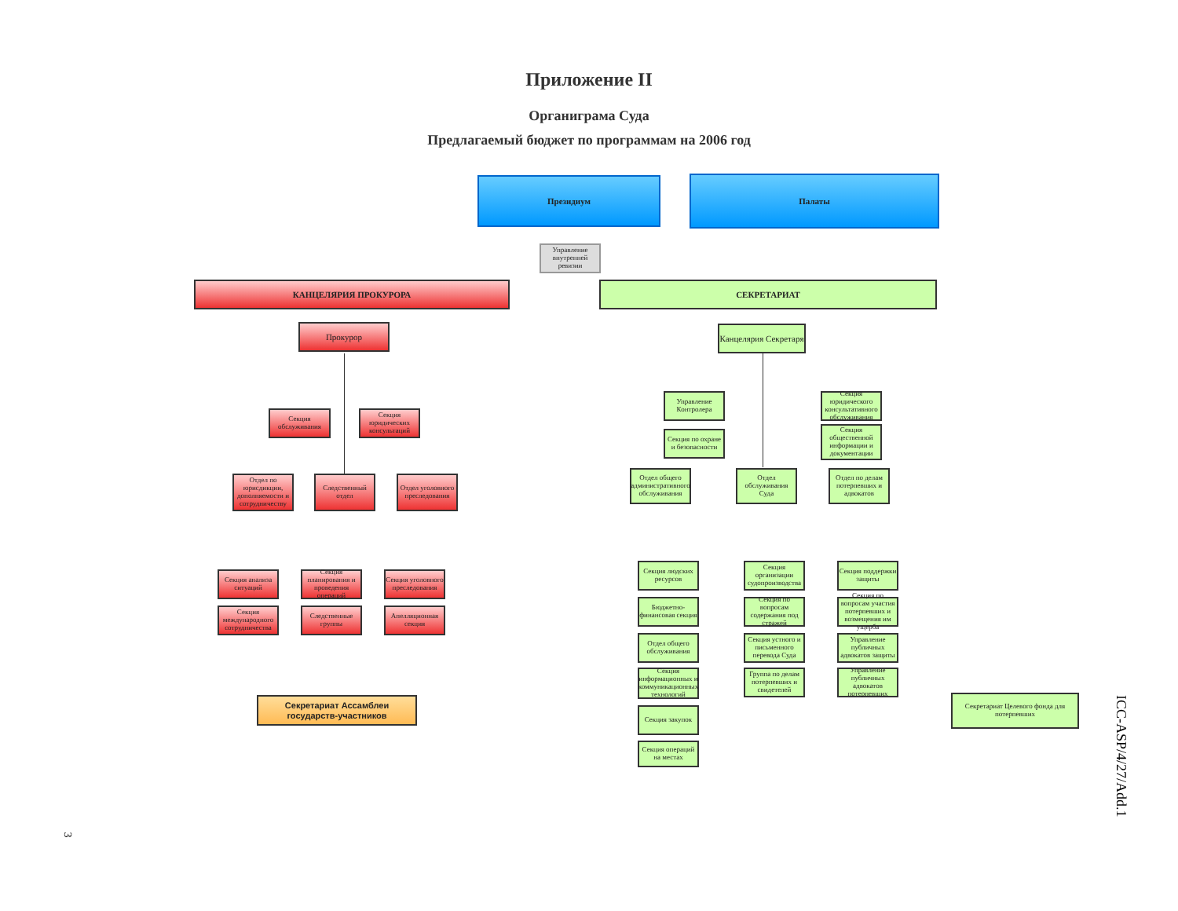Приложение II
Органиграма Суда
Предлагаемый бюджет по программам на 2006 год
Президиум Палаты
Управление внутренней ревизии
КАНЦЕЛЯРИЯ ПРОКУРОРА СЕКРЕТАРИАТ
Прокурор
Канцелярия Секретаря
Секция обслуживания
Секция юридических консультаций
Управление Контролера
Секция юридического консультативного обслуживания
Секция по охране и безопасности
Секция общественной информации и документации
Отдел по юрисдикции, дополняемости и сотрудничеству
Следственный отдел
Отдел уголовного преследования
Отдел общего административного обслуживания
Отдел обслуживания Суда
Отдел по делам потерпевших и адвокатов
Секция анализа ситуаций
Секция планирования и проведения операций
Секция уголовного преследования
Секция международного сотрудничества
Следственные группы
Апелляционная секция
Секция людских ресурсов
Бюджетно-финансовая секция
Отдел общего обслуживания
Секция информационных и коммуникационных технологий
Секция закупок
Секция операций на местах
Секция организации судопроизводства
Секция по вопросам содержания под стражей
Секция устного и письменного перевода Суда
Группа по делам потерпевших и свидетелей
Секция поддержки защиты
Секция по вопросам участия потерпевших и возмещения им ущерба
Управление публичных адвокатов защиты
Управление публичных адвокатов потерпевших
Секретариат Ассамблеи государств-участников
Секретариат Целевого фонда для потерпевших
ICC-ASP/4/27/Add.1
3